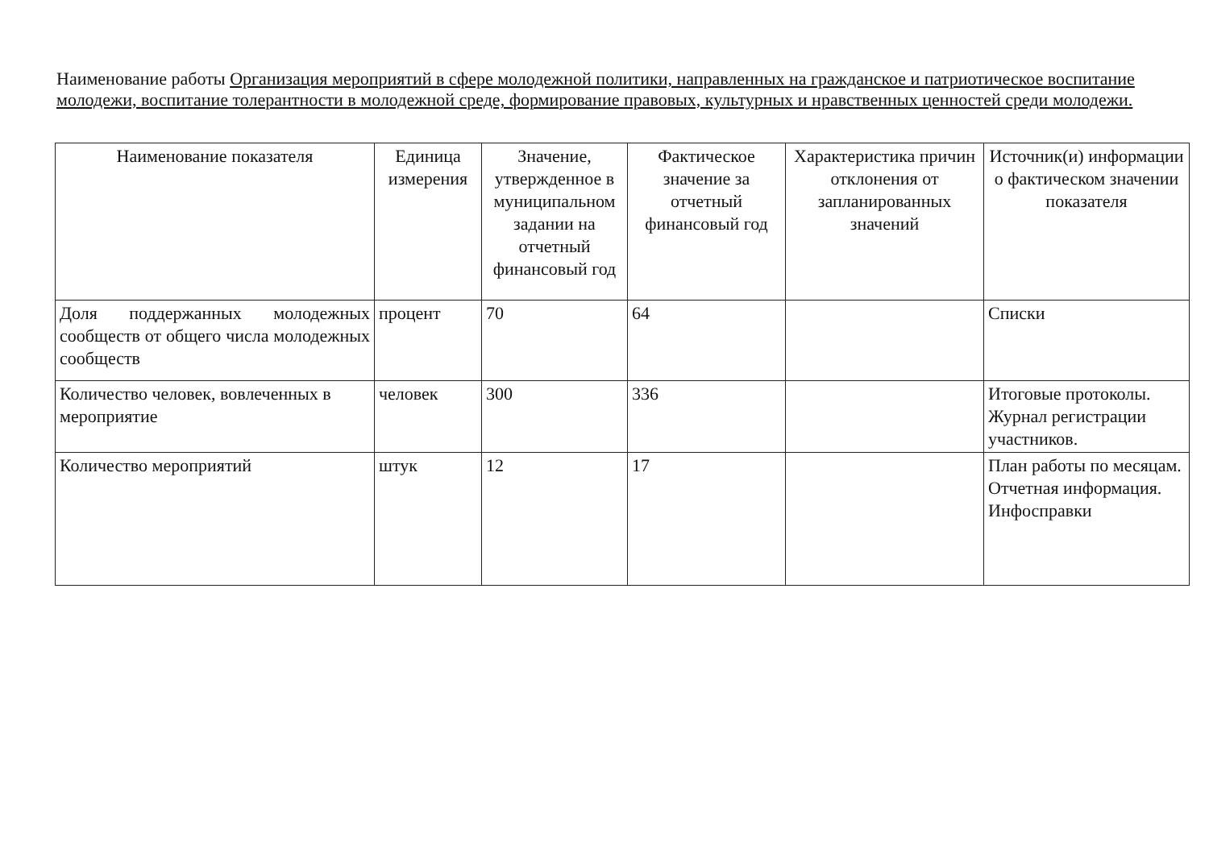Наименование работы Организация мероприятий в сфере молодежной политики, направленных на гражданское и патриотическое воспитание молодежи, воспитание толерантности в молодежной среде, формирование правовых, культурных и нравственных ценностей среди молодежи.
| Наименование показателя | Единица измерения | Значение, утвержденное в муниципальном задании на отчетный финансовый год | Фактическое значение за отчетный финансовый год | Характеристика причин отклонения от запланированных значений | Источник(и) информации о фактическом значении показателя |
| --- | --- | --- | --- | --- | --- |
| Доля поддержанных молодежных сообществ от общего числа молодежных сообществ | процент | 70 | 64 | | Списки |
| Количество человек, вовлеченных в мероприятие | человек | 300 | 336 | | Итоговые протоколы. Журнал регистрации участников. |
| Количество мероприятий | штук | 12 | 17 | | План работы по месяцам. Отчетная информация. Инфосправки |